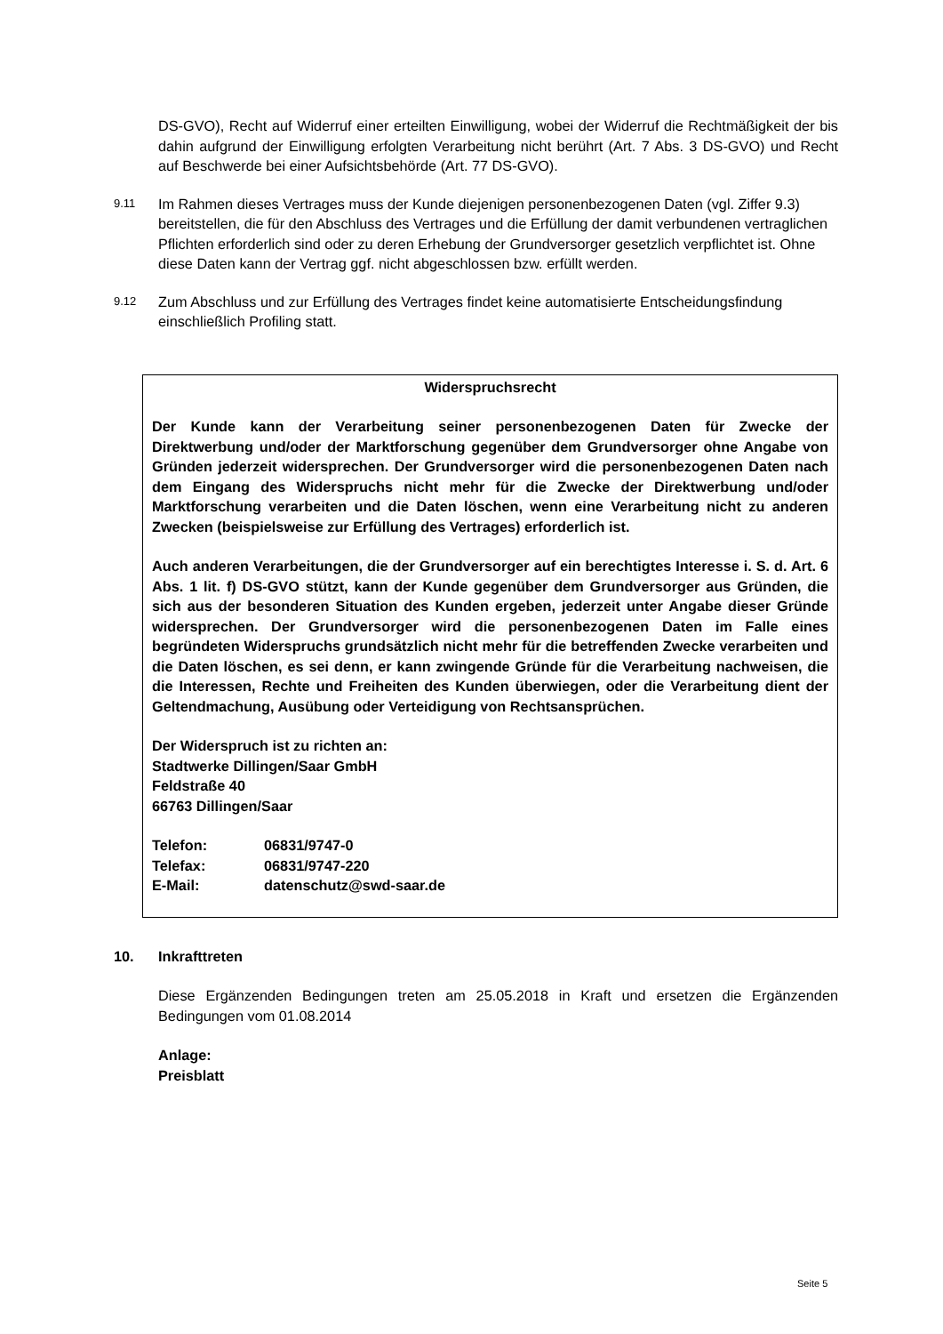DS-GVO), Recht auf Widerruf einer erteilten Einwilligung, wobei der Widerruf die Rechtmäßigkeit der bis dahin aufgrund der Einwilligung erfolgten Verarbeitung nicht berührt (Art. 7 Abs. 3 DS-GVO) und Recht auf Beschwerde bei einer Aufsichtsbehörde (Art. 77 DS-GVO).
9.11 Im Rahmen dieses Vertrages muss der Kunde diejenigen personenbezogenen Daten (vgl. Ziffer 9.3) bereitstellen, die für den Abschluss des Vertrages und die Erfüllung der damit verbundenen vertraglichen Pflichten erforderlich sind oder zu deren Erhebung der Grundversorger gesetzlich verpflichtet ist. Ohne diese Daten kann der Vertrag ggf. nicht abgeschlossen bzw. erfüllt werden.
9.12 Zum Abschluss und zur Erfüllung des Vertrages findet keine automatisierte Entscheidungsfindung einschließlich Profiling statt.
Widerspruchsrecht
Der Kunde kann der Verarbeitung seiner personenbezogenen Daten für Zwecke der Direktwerbung und/oder der Marktforschung gegenüber dem Grundversorger ohne Angabe von Gründen jederzeit widersprechen. Der Grundversorger wird die personenbezogenen Daten nach dem Eingang des Widerspruchs nicht mehr für die Zwecke der Direktwerbung und/oder Marktforschung verarbeiten und die Daten löschen, wenn eine Verarbeitung nicht zu anderen Zwecken (beispielsweise zur Erfüllung des Vertrages) erforderlich ist.
Auch anderen Verarbeitungen, die der Grundversorger auf ein berechtigtes Interesse i. S. d. Art. 6 Abs. 1 lit. f) DS-GVO stützt, kann der Kunde gegenüber dem Grundversorger aus Gründen, die sich aus der besonderen Situation des Kunden ergeben, jederzeit unter Angabe dieser Gründe widersprechen. Der Grundversorger wird die personenbezogenen Daten im Falle eines begründeten Widerspruchs grundsätzlich nicht mehr für die betreffenden Zwecke verarbeiten und die Daten löschen, es sei denn, er kann zwingende Gründe für die Verarbeitung nachweisen, die die Interessen, Rechte und Freiheiten des Kunden überwiegen, oder die Verarbeitung dient der Geltendmachung, Ausübung oder Verteidigung von Rechtsansprüchen.
Der Widerspruch ist zu richten an:
Stadtwerke Dillingen/Saar GmbH
Feldstraße 40
66763 Dillingen/Saar
| Telefon: | 06831/9747-0 |
| Telefax: | 06831/9747-220 |
| E-Mail: | datenschutz@swd-saar.de |
10. Inkrafttreten
Diese Ergänzenden Bedingungen treten am 25.05.2018 in Kraft und ersetzen die Ergänzenden Bedingungen vom 01.08.2014
Anlage:
Preisblatt
Seite 5